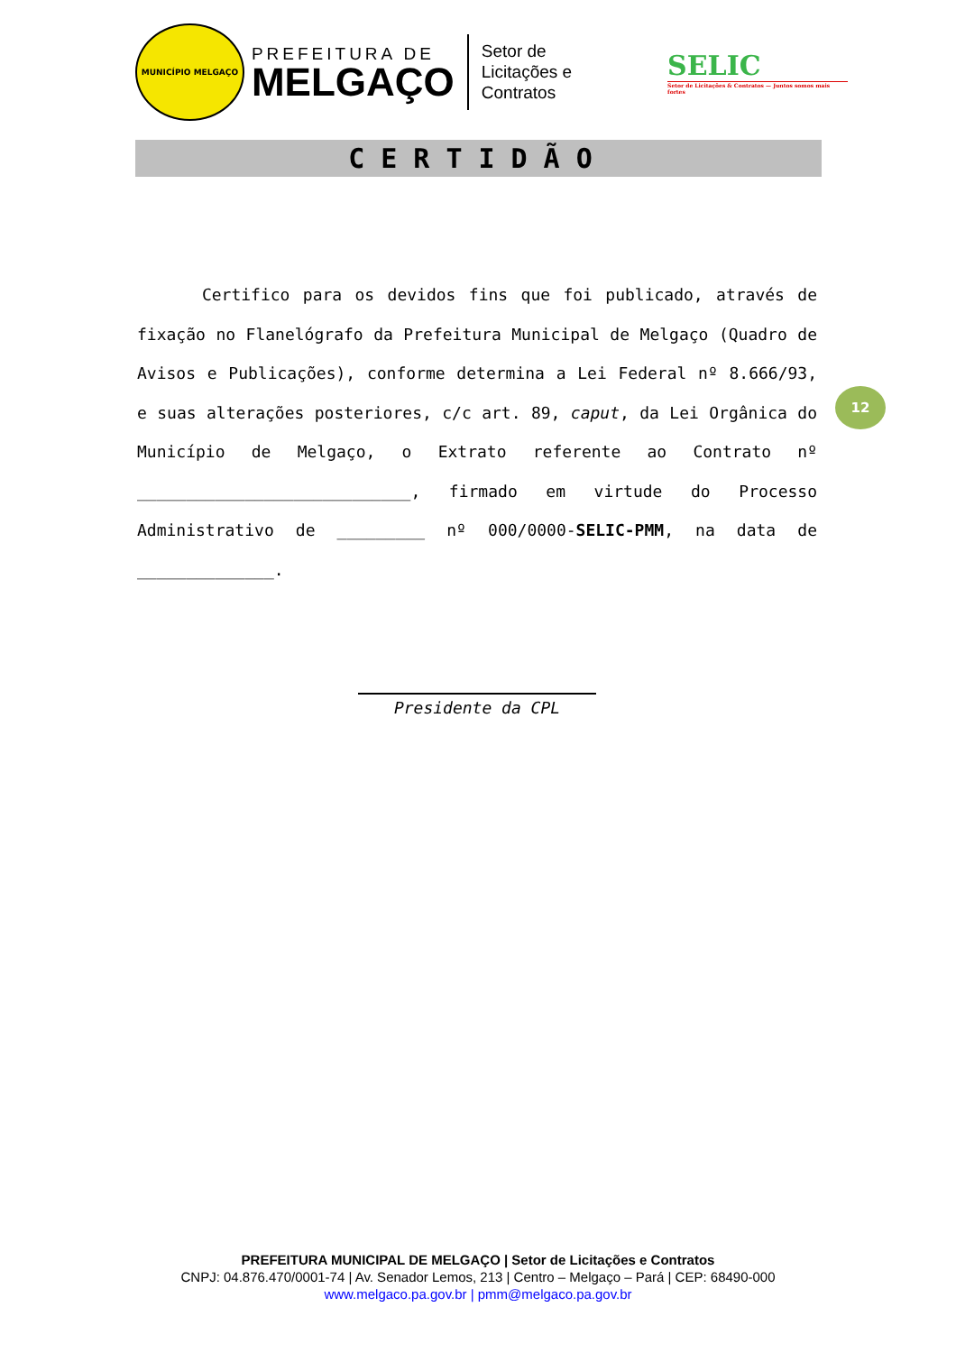MUNICÍPIO MELGAÇO
PREFEITURA DE
MELGAÇO
Setor de
Licitações e Contratos
SELIC
Setor de Licitações & Contratos — Juntos somos mais fortes
CERTIDÃO
Certifico para os devidos fins que foi publicado, através de fixação no Flanelógrafo da Prefeitura Municipal de Melgaço (Quadro de Avisos e Publicações), conforme determina a Lei Federal nº 8.666/93, e suas alterações posteriores, c/c art. 89, caput, da Lei Orgânica do Município de Melgaço, o Extrato referente ao Contrato nº ____________________________, firmado em virtude do Processo Administrativo de _________ nº 000/0000-SELIC-PMM, na data de ______________.
12
Presidente da CPL
PREFEITURA MUNICIPAL DE MELGAÇO | Setor de Licitações e Contratos
CNPJ: 04.876.470/0001-74 | Av. Senador Lemos, 213 | Centro – Melgaço – Pará | CEP: 68490-000
www.melgaco.pa.gov.br | pmm@melgaco.pa.gov.br